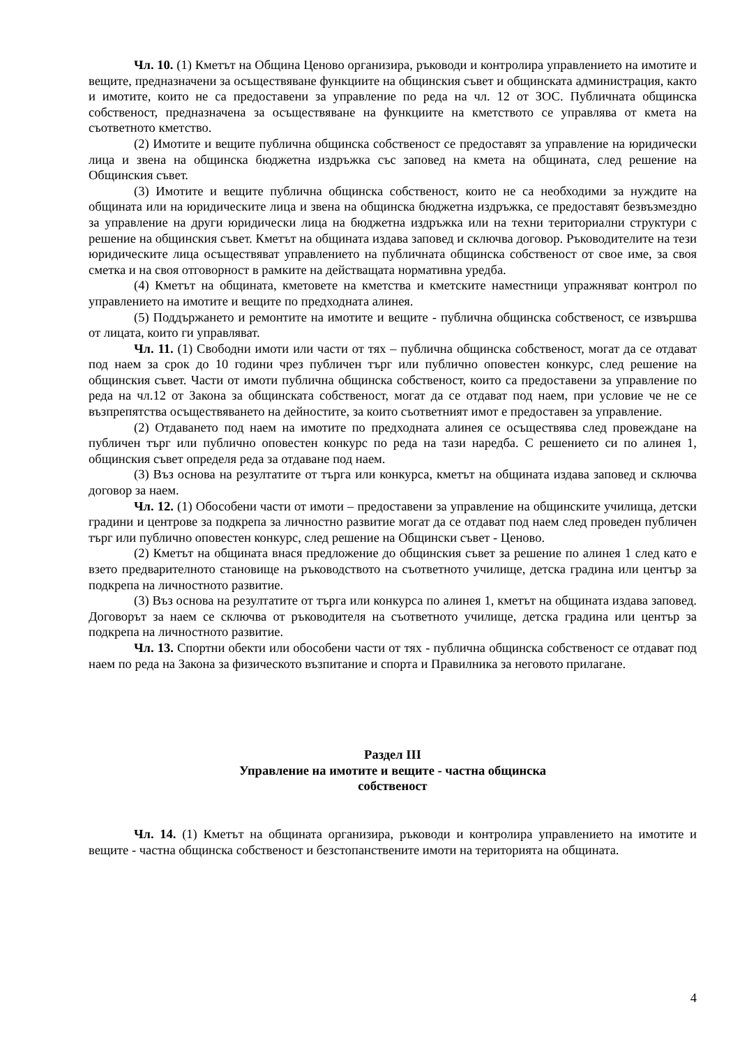Чл. 10. (1) Кметът на Община Ценово организира, ръководи и контролира управлението на имотите и вещите, предназначени за осъществяване функциите на общинския съвет и общинската администрация, както и имотите, които не са предоставени за управление по реда на чл. 12 от ЗОС. Публичната общинска собственост, предназначена за осъществяване на функциите на кметството се управлява от кмета на съответното кметство.
(2) Имотите и вещите публична общинска собственост се предоставят за управление на юридически лица и звена на общинска бюджетна издръжка със заповед на кмета на общината, след решение на Общинския съвет.
(3) Имотите и вещите публична общинска собственост, които не са необходими за нуждите на общината или на юридическите лица и звена на общинска бюджетна издръжка, се предоставят безвъзмездно за управление на други юридически лица на бюджетна издръжка или на техни териториални структури с решение на общинския съвет. Кметът на общината издава заповед и сключва договор. Ръководителите на тези юридическите лица осъществяват управлението на публичната общинска собственост от свое име, за своя сметка и на своя отговорност в рамките на действащата нормативна уредба.
(4) Кметът на общината, кметовете на кметства и кметските наместници упражняват контрол по управлението на имотите и вещите по предходната алинея.
(5) Поддържането и ремонтите на имотите и вещите - публична общинска собственост, се извършва от лицата, които ги управляват.
Чл. 11. (1) Свободни имоти или части от тях – публична общинска собственост, могат да се отдават под наем за срок до 10 години чрез публичен търг или публично оповестен конкурс, след решение на общинския съвет. Части от имоти публична общинска собственост, които са предоставени за управление по реда на чл.12 от Закона за общинската собственост, могат да се отдават под наем, при условие че не се възпрепятства осъществяването на дейностите, за които съответният имот е предоставен за управление.
(2) Отдаването под наем на имотите по предходната алинея се осъществява след провеждане на публичен търг или публично оповестен конкурс по реда на тази наредба. С решението си по алинея 1, общинския съвет определя реда за отдаване под наем.
(3) Въз основа на резултатите от търга или конкурса, кметът на общината издава заповед и сключва договор за наем.
Чл. 12. (1) Обособени части от имоти – предоставени за управление на общинските училища, детски градини и центрове за подкрепа за личностно развитие могат да се отдават под наем след проведен публичен търг или публично оповестен конкурс, след решение на Общински съвет - Ценово.
(2) Кметът на общината внася предложение до общинския съвет за решение по алинея 1 след като е взето предварителното становище на ръководството на съответното училище, детска градина или център за подкрепа на личностното развитие.
(3) Въз основа на резултатите от търга или конкурса по алинея 1, кметът на общината издава заповед. Договорът за наем се сключва от ръководителя на съответното училище, детска градина или център за подкрепа на личностното развитие.
Чл. 13. Спортни обекти или обособени части от тях - публична общинска собственост се отдават под наем по реда на Закона за физическото възпитание и спорта и Правилника за неговото прилагане.
Раздел III
Управление на имотите и вещите - частна общинска
собственост
Чл. 14. (1) Кметът на общината организира, ръководи и контролира управлението на имотите и вещите - частна общинска собственост и безстопанствените имоти на територията на общината.
4